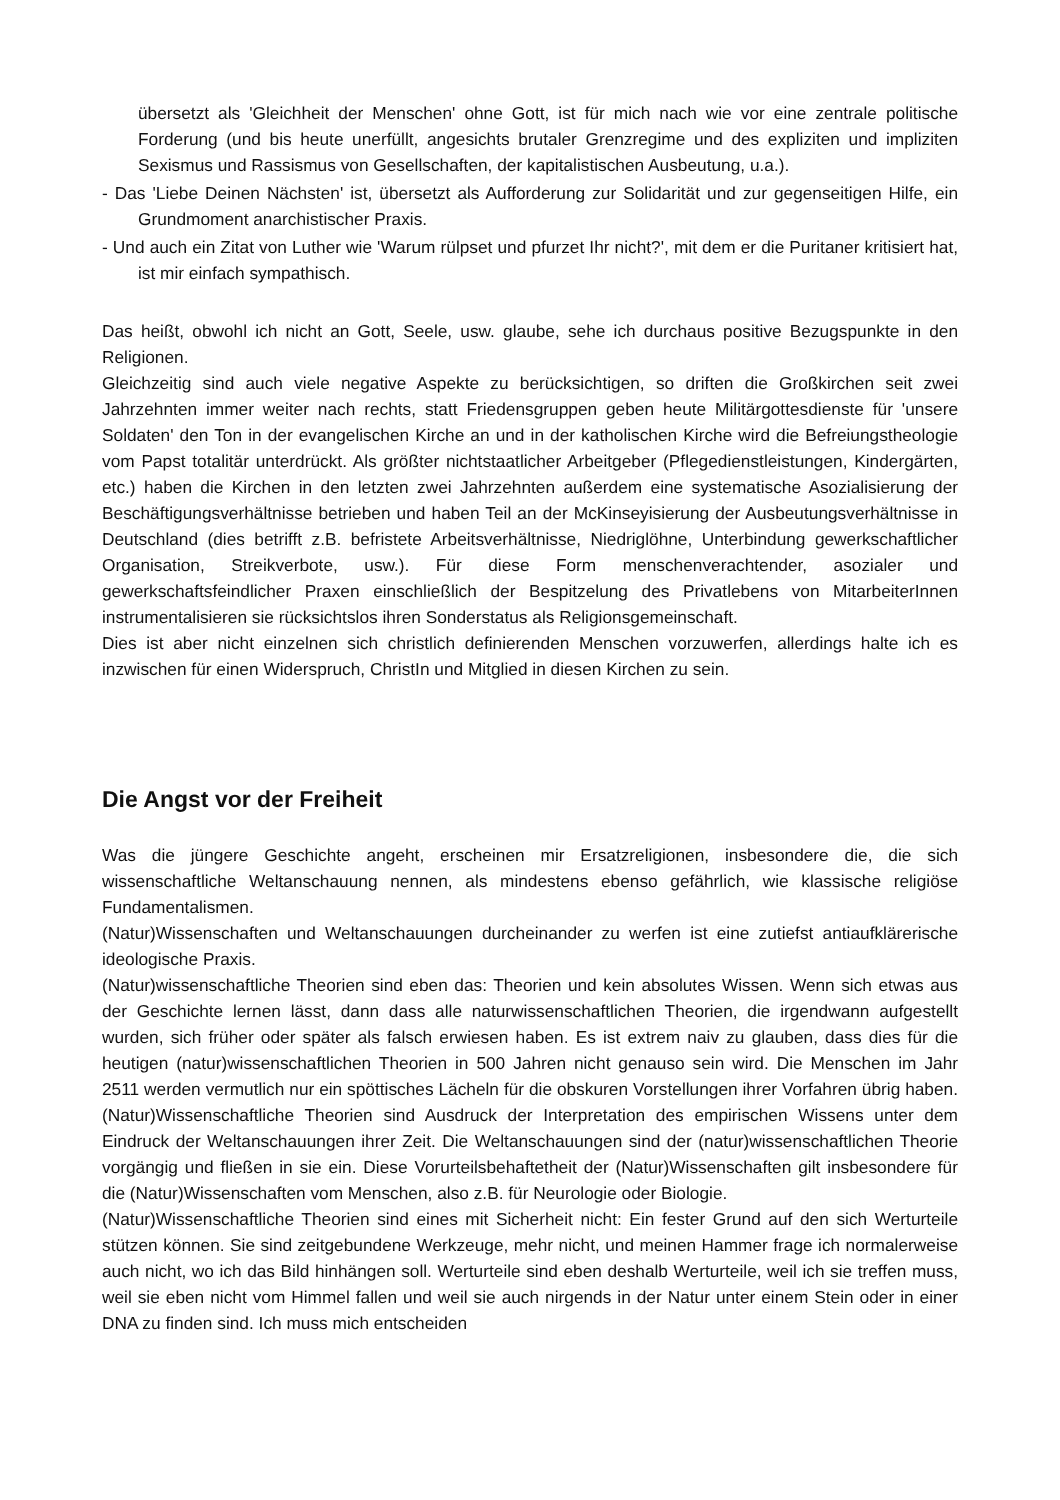übersetzt als 'Gleichheit der Menschen' ohne Gott, ist für mich nach wie vor eine zentrale politische Forderung (und bis heute unerfüllt, angesichts brutaler Grenzregime und des expliziten und impliziten Sexismus und Rassismus von Gesellschaften, der kapitalistischen Ausbeutung, u.a.).
- Das 'Liebe Deinen Nächsten' ist, übersetzt als Aufforderung zur Solidarität und zur gegenseitigen Hilfe, ein Grundmoment anarchistischer Praxis.
- Und auch ein Zitat von Luther wie 'Warum rülpset und pfurzet Ihr nicht?', mit dem er die Puritaner kritisiert hat, ist mir einfach sympathisch.
Das heißt, obwohl ich nicht an Gott, Seele, usw. glaube, sehe ich durchaus positive Bezugspunkte in den Religionen.
Gleichzeitig sind auch viele negative Aspekte zu berücksichtigen, so driften die Großkirchen seit zwei Jahrzehnten immer weiter nach rechts, statt Friedensgruppen geben heute Militärgottesdienste für 'unsere Soldaten' den Ton in der evangelischen Kirche an und in der katholischen Kirche wird die Befreiungstheologie vom Papst totalitär unterdrückt. Als größter nichtstaatlicher Arbeitgeber (Pflegedienstleistungen, Kindergärten, etc.) haben die Kirchen in den letzten zwei Jahrzehnten außerdem eine systematische Asozialisierung der Beschäftigungsverhältnisse betrieben und haben Teil an der McKinseyisierung der Ausbeutungsverhältnisse in Deutschland (dies betrifft z.B. befristete Arbeitsverhältnisse, Niedriglöhne, Unterbindung gewerkschaftlicher Organisation, Streikverbote, usw.). Für diese Form menschenverachtender, asozialer und gewerkschaftsfeindlicher Praxen einschließlich der Bespitzelung des Privatlebens von MitarbeiterInnen instrumentalisieren sie rücksichtslos ihren Sonderstatus als Religionsgemeinschaft.
Dies ist aber nicht einzelnen sich christlich definierenden Menschen vorzuwerfen, allerdings halte ich es inzwischen für einen Widerspruch, ChristIn und Mitglied in diesen Kirchen zu sein.
Die Angst vor der Freiheit
Was die jüngere Geschichte angeht, erscheinen mir Ersatzreligionen, insbesondere die, die sich wissenschaftliche Weltanschauung nennen, als mindestens ebenso gefährlich, wie klassische religiöse Fundamentalismen.
(Natur)Wissenschaften und Weltanschauungen durcheinander zu werfen ist eine zutiefst antiaufklärerische ideologische Praxis.
(Natur)wissenschaftliche Theorien sind eben das: Theorien und kein absolutes Wissen. Wenn sich etwas aus der Geschichte lernen lässt, dann dass alle naturwissenschaftlichen Theorien, die irgendwann aufgestellt wurden, sich früher oder später als falsch erwiesen haben. Es ist extrem naiv zu glauben, dass dies für die heutigen (natur)wissenschaftlichen Theorien in 500 Jahren nicht genauso sein wird. Die Menschen im Jahr 2511 werden vermutlich nur ein spöttisches Lächeln für die obskuren Vorstellungen ihrer Vorfahren übrig haben. (Natur)Wissenschaftliche Theorien sind Ausdruck der Interpretation des empirischen Wissens unter dem Eindruck der Weltanschauungen ihrer Zeit. Die Weltanschauungen sind der (natur)wissenschaftlichen Theorie vorgängig und fließen in sie ein. Diese Vorurteilsbehaftetheit der (Natur)Wissenschaften gilt insbesondere für die (Natur)Wissenschaften vom Menschen, also z.B. für Neurologie oder Biologie.
(Natur)Wissenschaftliche Theorien sind eines mit Sicherheit nicht: Ein fester Grund auf den sich Werturteile stützen können. Sie sind zeitgebundene Werkzeuge, mehr nicht, und meinen Hammer frage ich normalerweise auch nicht, wo ich das Bild hinhängen soll. Werturteile sind eben deshalb Werturteile, weil ich sie treffen muss, weil sie eben nicht vom Himmel fallen und weil sie auch nirgends in der Natur unter einem Stein oder in einer DNA zu finden sind. Ich muss mich entscheiden